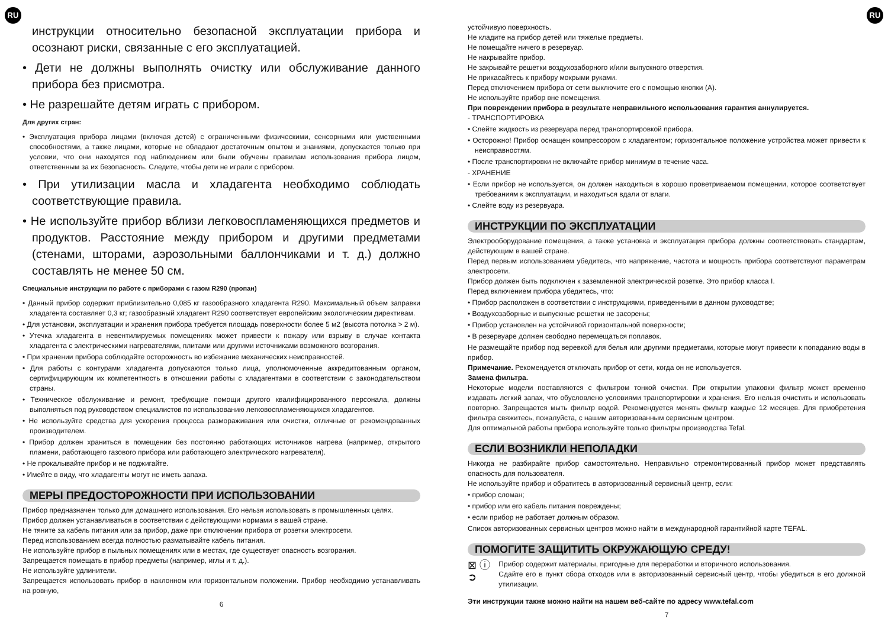RU RU
инструкции относительно безопасной эксплуатации прибора и осознают риски, связанные с его эксплуатацией.
• Дети не должны выполнять очистку или обслуживание данного прибора без присмотра.
• Не разрешайте детям играть с прибором.
Для других стран:
• Эксплуатация прибора лицами (включая детей) с ограниченными физическими, сенсорными или умственными способностями, а также лицами, которые не обладают достаточным опытом и знаниями, допускается только при условии, что они находятся под наблюдением или были обучены правилам использования прибора лицом, ответственным за их безопасность. Следите, чтобы дети не играли с прибором.
• При утилизации масла и хладагента необходимо соблюдать соответствующие правила.
• Не используйте прибор вблизи легковоспламеняющихся предметов и продуктов. Расстояние между прибором и другими предметами (стенами, шторами, аэрозольными баллончиками и т. д.) должно составлять не менее 50 см.
Специальные инструкции по работе с приборами с газом R290 (пропан)
• Данный прибор содержит приблизительно 0,085 кг газообразного хладагента R290. Максимальный объем заправки хладагента составляет 0,3 кг; газообразный хладагент R290 соответствует европейским экологическим директивам.
• Для установки, эксплуатации и хранения прибора требуется площадь поверхности более 5 м2 (высота потолка > 2 м).
• Утечка хладагента в невентилируемых помещениях может привести к пожару или взрыву в случае контакта хладагента с электрическими нагревателями, плитами или другими источниками возможного возгорания.
• При хранении прибора соблюдайте осторожность во избежание механических неисправностей.
• Для работы с контурами хладагента допускаются только лица, уполномоченные аккредитованным органом, сертифицирующим их компетентность в отношении работы с хладагентами в соответствии с законодательством страны.
• Техническое обслуживание и ремонт, требующие помощи другого квалифицированного персонала, должны выполняться под руководством специалистов по использованию легковоспламеняющихся хладагентов.
• Не используйте средства для ускорения процесса размораживания или очистки, отличные от рекомендованных производителем.
• Прибор должен храниться в помещении без постоянно работающих источников нагрева (например, открытого пламени, работающего газового прибора или работающего электрического нагревателя).
• Не прокалывайте прибор и не поджигайте.
• Имейте в виду, что хладагенты могут не иметь запаха.
МЕРЫ ПРЕДОСТОРОЖНОСТИ ПРИ ИСПОЛЬЗОВАНИИ
Прибор предназначен только для домашнего использования. Его нельзя использовать в промышленных целях.
Прибор должен устанавливаться в соответствии с действующими нормами в вашей стране.
Не тяните за кабель питания или за прибор, даже при отключении прибора от розетки электросети.
Перед использованием всегда полностью разматывайте кабель питания.
Не используйте прибор в пыльных помещениях или в местах, где существует опасность возгорания.
Запрещается помещать в прибор предметы (например, иглы и т. д.).
Не используйте удлинители.
Запрещается использовать прибор в наклонном или горизонтальном положении. Прибор необходимо устанавливать на ровную,
6
устойчивую поверхность.
Не кладите на прибор детей или тяжелые предметы.
Не помещайте ничего в резервуар.
Не накрывайте прибор.
Не закрывайте решетки воздухозаборного и/или выпускного отверстия.
Не прикасайтесь к прибору мокрыми руками.
Перед отключением прибора от сети выключите его с помощью кнопки (A).
Не используйте прибор вне помещения.
При повреждении прибора в результате неправильного использования гарантия аннулируется.
- ТРАНСПОРТИРОВКА
• Слейте жидкость из резервуара перед транспортировкой прибора.
• Осторожно! Прибор оснащен компрессором с хладагентом; горизонтальное положение устройства может привести к неисправностям.
• После транспортировки не включайте прибор минимум в течение часа.
- ХРАНЕНИЕ
• Если прибор не используется, он должен находиться в хорошо проветриваемом помещении, которое соответствует требованиям к эксплуатации, и находиться вдали от влаги.
• Слейте воду из резервуара.
ИНСТРУКЦИИ ПО ЭКСПЛУАТАЦИИ
Электрооборудование помещения, а также установка и эксплуатация прибора должны соответствовать стандартам, действующим в вашей стране.
Перед первым использованием убедитесь, что напряжение, частота и мощность прибора соответствуют параметрам электросети.
Прибор должен быть подключен к заземленной электрической розетке. Это прибор класса I.
Перед включением прибора убедитесь, что:
• Прибор расположен в соответствии с инструкциями, приведенными в данном руководстве;
• Воздухозаборные и выпускные решетки не засорены;
• Прибор установлен на устойчивой горизонтальной поверхности;
• В резервуаре должен свободно перемещаться поплавок.
Не размещайте прибор под веревкой для белья или другими предметами, которые могут привести к попаданию воды в прибор.
Примечание. Рекомендуется отключать прибор от сети, когда он не используется.
Замена фильтра.
Некоторые модели поставляются с фильтром тонкой очистки. При открытии упаковки фильтр может временно издавать легкий запах, что обусловлено условиями транспортировки и хранения. Его нельзя очистить и использовать повторно. Запрещается мыть фильтр водой. Рекомендуется менять фильтр каждые 12 месяцев. Для приобретения фильтра свяжитесь, пожалуйста, с нашим авторизованным сервисным центром.
Для оптимальной работы прибора используйте только фильтры производства Tefal.
ЕСЛИ ВОЗНИКЛИ НЕПОЛАДКИ
Никогда не разбирайте прибор самостоятельно. Неправильно отремонтированный прибор может представлять опасность для пользователя.
Не используйте прибор и обратитесь в авторизованный сервисный центр, если:
• прибор сломан;
• прибор или его кабель питания повреждены;
• если прибор не работает должным образом.
Список авторизованных сервисных центров можно найти в международной гарантийной карте TEFAL.
ПОМОГИТЕ ЗАЩИТИТЬ ОКРУЖАЮЩУЮ СРЕДУ!
⊠ ⓘ
➲
Прибор содержит материалы, пригодные для переработки и вторичного использования.
Сдайте его в пункт сбора отходов или в авторизованный сервисный центр, чтобы убедиться в его должной утилизации.
Эти инструкции также можно найти на нашем веб-сайте по адресу www.tefal.com
7